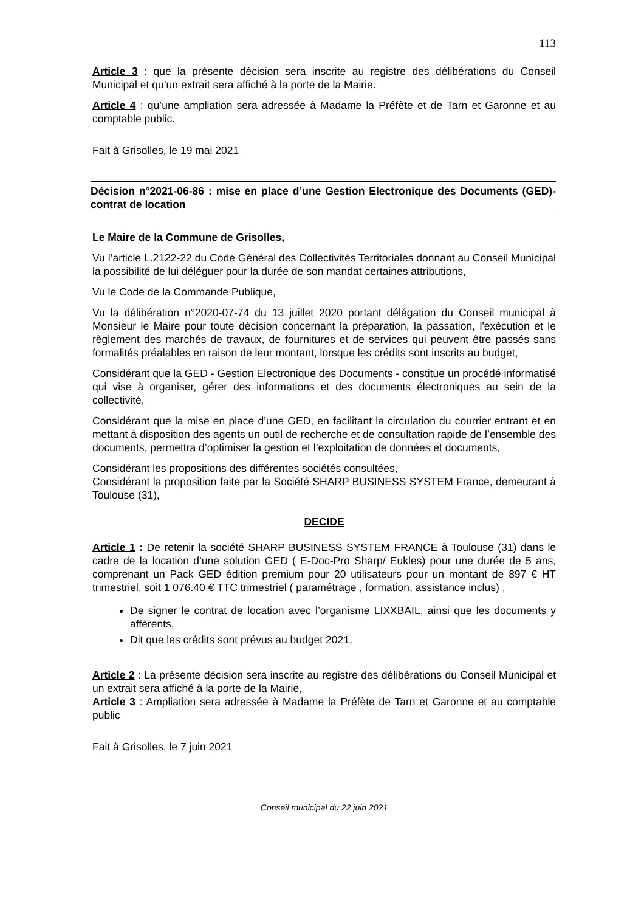113
Article 3 : que la présente décision sera inscrite au registre des délibérations du Conseil Municipal et qu’un extrait sera affiché à la porte de la Mairie.
Article 4 : qu’une ampliation sera adressée à Madame la Préfète et de Tarn et Garonne et au comptable public.
Fait à Grisolles, le 19 mai 2021
Décision n°2021-06-86 : mise en place d’une Gestion Electronique des Documents (GED)-contrat de location
Le Maire de la Commune de Grisolles,
Vu l’article L.2122-22 du Code Général des Collectivités Territoriales donnant au Conseil Municipal la possibilité de lui déléguer pour la durée de son mandat certaines attributions,
Vu le Code de la Commande Publique,
Vu la délibération n°2020-07-74 du 13 juillet 2020 portant délégation du Conseil municipal à Monsieur le Maire pour toute décision concernant la préparation, la passation, l'exécution et le règlement des marchés de travaux, de fournitures et de services qui peuvent être passés sans formalités préalables en raison de leur montant, lorsque les crédits sont inscrits au budget,
Considérant que la GED - Gestion Electronique des Documents - constitue un procédé informatisé qui vise à organiser, gérer des informations et des documents électroniques au sein de la collectivité,
Considérant que la mise en place d’une GED, en facilitant la circulation du courrier entrant et en mettant à disposition des agents un outil de recherche et de consultation rapide de l’ensemble des documents, permettra d’optimiser la gestion et l’exploitation de données et documents,
Considérant les propositions des différentes sociétés consultées,
Considérant la proposition faite par la Société SHARP BUSINESS SYSTEM France, demeurant à Toulouse (31),
DECIDE
Article 1 : De retenir la société SHARP BUSINESS SYSTEM FRANCE à Toulouse (31) dans le cadre de la location d’une solution GED ( E-Doc-Pro Sharp/ Eukles) pour une durée de 5 ans, comprenant un Pack GED édition premium pour 20 utilisateurs pour un montant de 897 € HT trimestriel, soit 1 076.40 € TTC trimestriel ( paramétrage , formation, assistance inclus) ,
De signer le contrat de location avec l’organisme LIXXBAIL, ainsi que les documents y afférents,
Dit que les crédits sont prévus au budget 2021,
Article 2 : La présente décision sera inscrite au registre des délibérations du Conseil Municipal et un extrait sera affiché à la porte de la Mairie,
Article 3 : Ampliation sera adressée à Madame la Préfète de Tarn et Garonne et au comptable public
Fait à Grisolles, le 7 juin 2021
Conseil municipal du 22 juin 2021